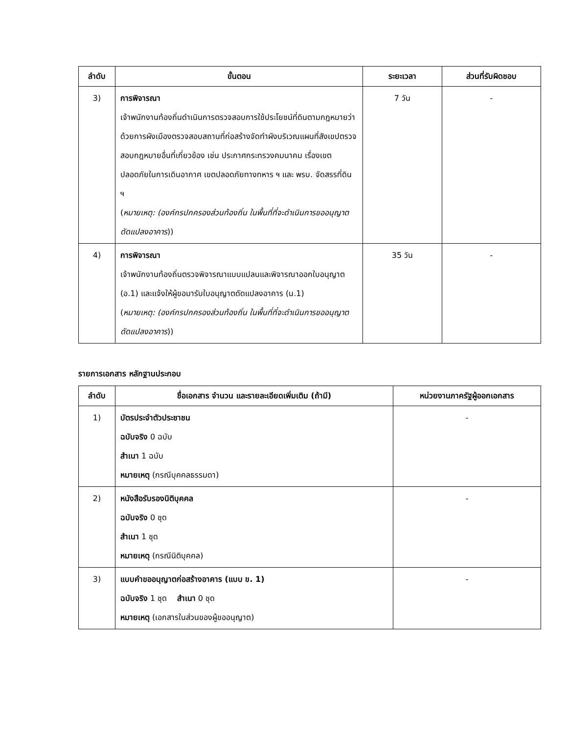| ลำดับ | ขั้นตอน | ระยะเวลา | ส่วนที่รับผิดชอบ |
| --- | --- | --- | --- |
| 3) | การพิจารณา เจ้าพนักงานท้องถิ่นดำเนินการตรวจสอบการใช้ประโยชน์ที่ดินตามกฎหมายว่าด้วยการผังเมืองตรวจสอบสถานที่ก่อสร้างจัดทำผังบริเวณแผนที่สังเขปตรวจสอบกฎหมายอื่นที่เกี่ยวข้อง เช่น ประกาศกระทรวงคมนาคม เรื่องเขตปลอดภัยในการเดินอากาศ เขตปลอดภัยทางทหาร ฯ และ พรบ. จัดสรรที่ดิน ฯ ( หมายเหตุ: (องค์กรปกครองส่วนท้องถิ่น ในพื้นที่ที่จะดำเนินการขออนุญาตดัดแปลงอาคาร )) | 7 วัน | - |
| 4) | การพิจารณา เจ้าพนักงานท้องถิ่นตรวจพิจารณาแบบแปลนและพิจารณาออกใบอนุญาต (อ.1) และแจ้งให้ผู้ขอมารับใบอนุญาตดัดแปลงอาคาร (น.1) ( หมายเหตุ: (องค์กรปกครองส่วนท้องถิ่น ในพื้นที่ที่จะดำเนินการขออนุญาตดัดแปลงอาคาร )) | 35 วัน | - |
รายการเอกสาร หลักฐานประกอบ
| ลำดับ | ชื่อเอกสาร จำนวน และรายละเอียดเพิ่มเติม (ถ้ามี) | หน่วยงานภาครัฐผู้ออกเอกสาร |
| --- | --- | --- |
| 1) | บัตรประจำตัวประชาชน ฉบับจริง 0 ฉบับ สำเนา 1 ฉบับ หมายเหตุ (กรณีบุคคลธรรมดา) | - |
| 2) | หนังสือรับรองนิติบุคคล ฉบับจริง 0 ชุด สำเนา 1 ชุด หมายเหตุ (กรณีนิติบุคคล) | - |
| 3) | แบบคำขออนุญาตก่อสร้างอาคาร (แบบ ข. 1) ฉบับจริง 1 ชุด สำเนา 0 ชุด หมายเหตุ (เอกสารในส่วนของผู้ขออนุญาต) | - |